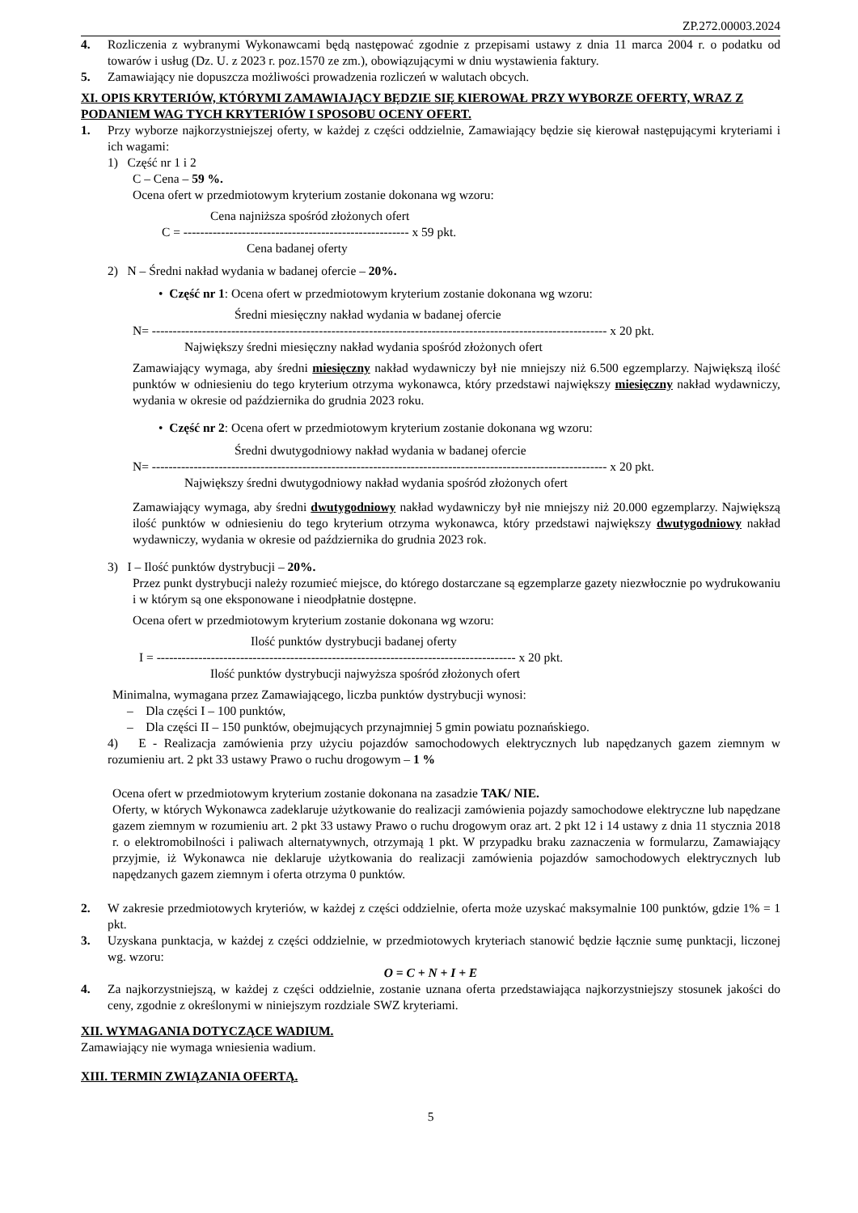ZP.272.00003.2024
4. Rozliczenia z wybranymi Wykonawcami będą następować zgodnie z przepisami ustawy z dnia 11 marca 2004 r. o podatku od towarów i usług (Dz. U. z 2023 r. poz.1570 ze zm.), obowiązującymi w dniu wystawienia faktury.
5. Zamawiający nie dopuszcza możliwości prowadzenia rozliczeń w walutach obcych.
XI. OPIS KRYTERIÓW, KTÓRYMI ZAMAWIAJĄCY BĘDZIE SIĘ KIEROWAŁ PRZY WYBORZE OFERTY, WRAZ Z PODANIEM WAG TYCH KRYTERIÓW I SPOSOBU OCENY OFERT.
1. Przy wyborze najkorzystniejszej oferty, w każdej z części oddzielnie, Zamawiający będzie się kierował następującymi kryteriami i ich wagami:
1) Część nr 1 i 2
C – Cena – 59 %.
Ocena ofert w przedmiotowym kryterium zostanie dokonana wg wzoru:
Cena najniższa spośród złożonych ofert
C = ------------------------------------------------------ x 59 pkt.
Cena badanej oferty
2) N – Średni nakład wydania w badanej ofercie – 20%.
• Część nr 1: Ocena ofert w przedmiotowym kryterium zostanie dokonana wg wzoru:
Średni miesięczny nakład wydania w badanej ofercie
N= ------------------------------------------------------------------------------------------------------------- x 20 pkt.
Największy średni miesięczny nakład wydania spośród złożonych ofert
Zamawiający wymaga, aby średni miesięczny nakład wydawniczy był nie mniejszy niż 6.500 egzemplarzy. Największą ilość punktów w odniesieniu do tego kryterium otrzyma wykonawca, który przedstawi największy miesięczny nakład wydawniczy, wydania w okresie od października do grudnia 2023 roku.
• Część nr 2: Ocena ofert w przedmiotowym kryterium zostanie dokonana wg wzoru:
Średni dwutygodniowy nakład wydania w badanej ofercie
N= ------------------------------------------------------------------------------------------------------------- x 20 pkt.
Największy średni dwutygodniowy nakład wydania spośród złożonych ofert
Zamawiający wymaga, aby średni dwutygodniowy nakład wydawniczy był nie mniejszy niż 20.000 egzemplarzy. Największą ilość punktów w odniesieniu do tego kryterium otrzyma wykonawca, który przedstawi największy dwutygodniowy nakład wydawniczy, wydania w okresie od października do grudnia 2023 rok.
3) I – Ilość punktów dystrybucji – 20%.
Przez punkt dystrybucji należy rozumieć miejsce, do którego dostarczane są egzemplarze gazety niezwłocznie po wydrukowaniu i w którym są one eksponowane i nieodpłatnie dostępne.
Ocena ofert w przedmiotowym kryterium zostanie dokonana wg wzoru:
Ilość punktów dystrybucji badanej oferty
I = -------------------------------------------------------------------------------------- x 20 pkt.
Ilość punktów dystrybucji najwyższa spośród złożonych ofert
Minimalna, wymagana przez Zamawiającego, liczba punktów dystrybucji wynosi:
– Dla części I – 100 punktów,
– Dla części II – 150 punktów, obejmujących przynajmniej 5 gmin powiatu poznańskiego.
4) E - Realizacja zamówienia przy użyciu pojazdów samochodowych elektrycznych lub napędzanych gazem ziemnym w rozumieniu art. 2 pkt 33 ustawy Prawo o ruchu drogowym – 1 %
Ocena ofert w przedmiotowym kryterium zostanie dokonana na zasadzie TAK/ NIE.
Oferty, w których Wykonawca zadeklaruje użytkowanie do realizacji zamówienia pojazdy samochodowe elektryczne lub napędzane gazem ziemnym w rozumieniu art. 2 pkt 33 ustawy Prawo o ruchu drogowym oraz art. 2 pkt 12 i 14 ustawy z dnia 11 stycznia 2018 r. o elektromobilności i paliwach alternatywnych, otrzymają 1 pkt. W przypadku braku zaznaczenia w formularzu, Zamawiający przyjmie, iż Wykonawca nie deklaruje użytkowania do realizacji zamówienia pojazdów samochodowych elektrycznych lub napędzanych gazem ziemnym i oferta otrzyma 0 punktów.
2. W zakresie przedmiotowych kryteriów, w każdej z części oddzielnie, oferta może uzyskać maksymalnie 100 punktów, gdzie 1% = 1 pkt.
3. Uzyskana punktacja, w każdej z części oddzielnie, w przedmiotowych kryteriach stanowić będzie łącznie sumę punktacji, liczonej wg. wzoru:
O = C + N + I + E
4. Za najkorzystniejszą, w każdej z części oddzielnie, zostanie uznana oferta przedstawiająca najkorzystniejszy stosunek jakości do ceny, zgodnie z określonymi w niniejszym rozdziale SWZ kryteriami.
XII. WYMAGANIA DOTYCZĄCE WADIUM.
Zamawiający nie wymaga wniesienia wadium.
XIII. TERMIN ZWIĄZANIA OFERTĄ.
5